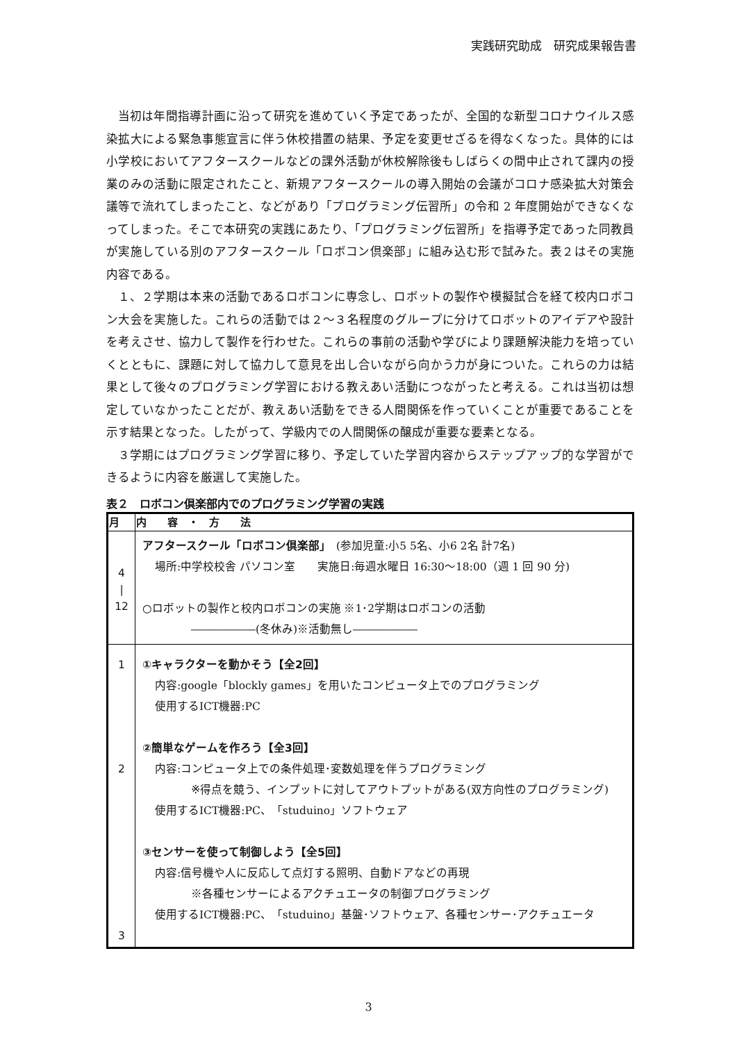実践研究助成　研究成果報告書
当初は年間指導計画に沿って研究を進めていく予定であったが、全国的な新型コロナウイルス感染拡大による緊急事態宣言に伴う休校措置の結果、予定を変更せざるを得なくなった。具体的には小学校においてアフタースクールなどの課外活動が休校解除後もしばらくの間中止されて課内の授業のみの活動に限定されたこと、新規アフタースクールの導入開始の会議がコロナ感染拡大対策会議等で流れてしまったこと、などがあり「プログラミング伝習所」の令和 2 年度開始ができなくなってしまった。そこで本研究の実践にあたり、「プログラミング伝習所」を指導予定であった同教員が実施している別のアフタースクール「ロボコン倶楽部」に組み込む形で試みた。表２はその実施内容である。
１、２学期は本来の活動であるロボコンに専念し、ロボットの製作や模擬試合を経て校内ロボコン大会を実施した。これらの活動では２～３名程度のグループに分けてロボットのアイデアや設計を考えさせ、協力して製作を行わせた。これらの事前の活動や学びにより課題解決能力を培っていくとともに、課題に対して協力して意見を出し合いながら向かう力が身についた。これらの力は結果として後々のプログラミング学習における教えあい活動につながったと考える。これは当初は想定していなかったことだが、教えあい活動をできる人間関係を作っていくことが重要であることを示す結果となった。したがって、学級内での人間関係の醸成が重要な要素となる。
３学期にはプログラミング学習に移り、予定していた学習内容からステップアップ的な学習ができるように内容を厳選して実施した。
表２　ロボコン倶楽部内でのプログラミング学習の実践
| 月 | 内 容 ・ 方 法 |
| --- | --- |
| 4 / 12 | アフタースクール「ロボコン倶楽部」 (参加児童:小5 5名、小6 2名 計7名) 場所:中学校校舎 パソコン室 実施日:毎週水曜日 16:30～18:00（週 1 回 90 分) ○ロボットの製作と校内ロボコンの実施 ※1･2学期はロボコンの活動 ――――――(冬休み)※活動無し―――――― |
| 1 2 3 | ①キャラクターを動かそう【全2回】 内容:google「blockly games」を用いたコンピュータ上でのプログラミング 使用するICT機器:PC ②簡単なゲームを作ろう【全3回】 内容:コンピュータ上での条件処理･変数処理を伴うプログラミング ※得点を競う、インプットに対してアウトプットがある(双方向性のプログラミング) 使用するICT機器:PC、「studuino」ソフトウェア ③センサーを使って制御しよう【全5回】 内容:信号機や人に反応して点灯する照明、自動ドアなどの再現 ※各種センサーによるアクチュエータの制御プログラミング 使用するICT機器:PC、「studuino」基盤･ソフトウェア、各種センサー･アクチュエータ |
3